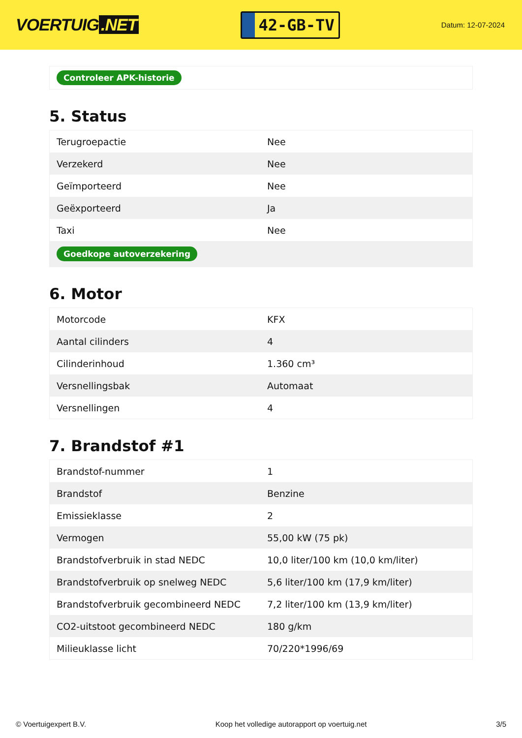VOERTUIG.NET
42-GB-TV
Datum: 12-07-2024
Controleer APK-historie
5. Status
| Terugroepactie | Nee |
| Verzekerd | Nee |
| Geïmporteerd | Nee |
| Geëxporteerd | Ja |
| Taxi | Nee |
| Goedkope autoverzekering | |
6. Motor
| Motorcode | KFX |
| Aantal cilinders | 4 |
| Cilinderinhoud | 1.360 cm³ |
| Versnellingsbak | Automaat |
| Versnellingen | 4 |
7. Brandstof #1
| Brandstof-nummer | 1 |
| Brandstof | Benzine |
| Emissieklasse | 2 |
| Vermogen | 55,00 kW (75 pk) |
| Brandstofverbruik in stad NEDC | 10,0 liter/100 km (10,0 km/liter) |
| Brandstofverbruik op snelweg NEDC | 5,6 liter/100 km (17,9 km/liter) |
| Brandstofverbruik gecombineerd NEDC | 7,2 liter/100 km (13,9 km/liter) |
| CO2-uitstoot gecombineerd NEDC | 180 g/km |
| Milieuklasse licht | 70/220*1996/69 |
© Voertuigexpert B.V. Koop het volledige autorapport op voertuig.net 3/5